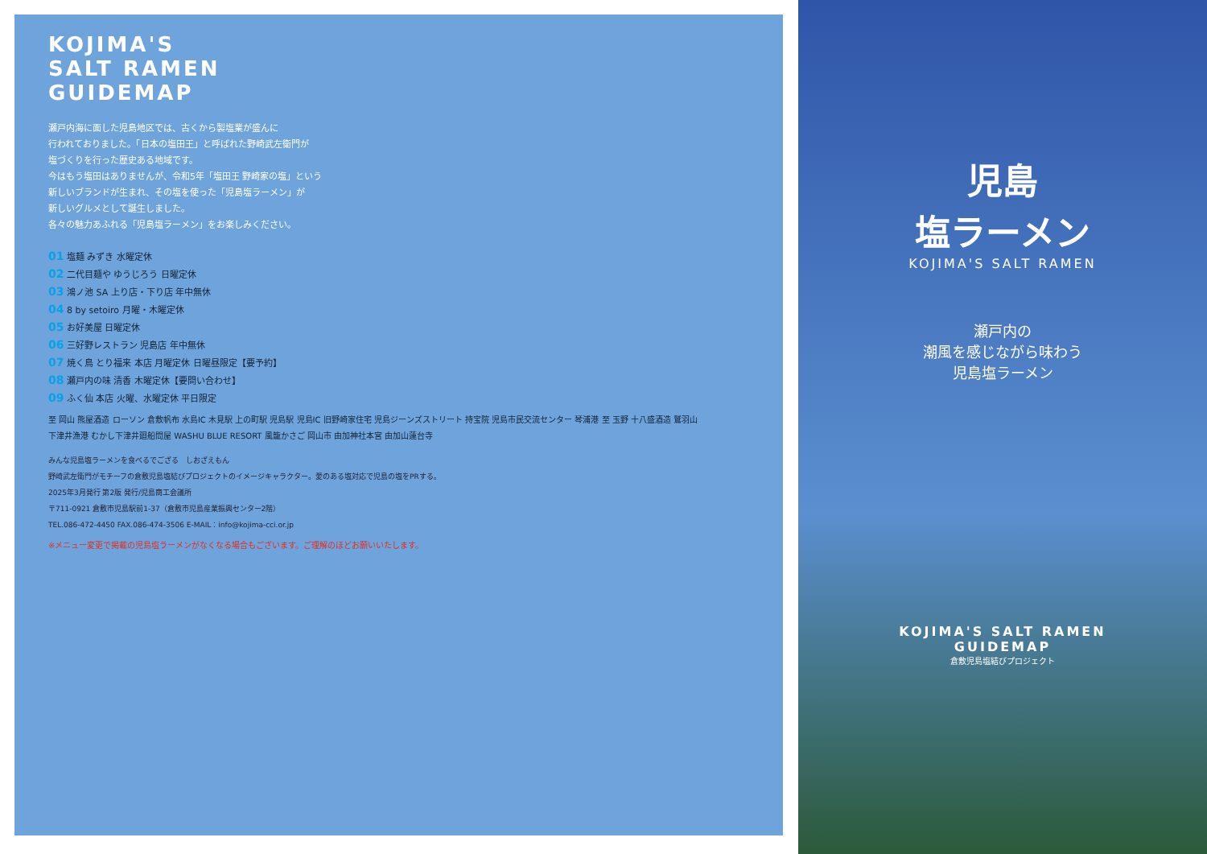KOJIMA'S
SALT RAMEN
GUIDEMAP
瀬戸内海に面した児島地区では、古くから製塩業が盛んに
行われておりました。「日本の塩田王」と呼ばれた野崎武左衛門が
塩づくりを行った歴史ある地域です。
今はもう塩田はありませんが、令和5年「塩田王 野崎家の塩」という
新しいブランドが生まれ、その塩を使った「児島塩ラーメン」が
新しいグルメとして誕生しました。
各々の魅力あふれる「児島塩ラーメン」をお楽しみください。
01 塩麺 みずき 水曜定休
02 二代目麺や ゆうじろう 日曜定休
03 鴻ノ池 SA 上り店・下り店 年中無休
04 8 by setoiro 月曜・木曜定休
05 お好美屋 日曜定休
06 三好野レストラン 児島店 年中無休
07 焼く鳥 とり福来 本店 月曜定休 日曜昼限定【要予約】
08 瀬戸内の味 清香 木曜定休【要問い合わせ】
09 ふく仙 本店 火曜、水曜定休 平日限定
至 岡山 熊屋酒造 ローソン 倉敷帆布 水島IC 木見駅 上の町駅 児島駅 児島IC 旧野崎家住宅 児島ジーンズストリート 持宝院 児島市民交流センター 琴浦港 至 玉野 十八盛酒造 鷲羽山 下津井漁港 むかし下津井廻船問屋 WASHU BLUE RESORT 風籠かさご 岡山市 由加神社本宮 由加山蓮台寺
みんな児島塩ラーメンを食べるでござる　しおざえもん
野崎武左衛門がモチーフの倉敷児島塩結びプロジェクトのイメージキャラクター。愛のある塩対応で児島の塩をPRする。
2025年3月発行 第2版 発行/児島商工会議所
〒711-0921 倉敷市児島駅前1-37（倉敷市児島産業振興センター2階）
TEL.086-472-4450 FAX.086-474-3506 E-MAIL：info@kojima-cci.or.jp
※メニュー変更で掲載の児島塩ラーメンがなくなる場合もございます。ご理解のほどお願いいたします。
児島
塩ラーメン
KOJIMA'S SALT RAMEN
瀬戸内の
潮風を感じながら味わう
児島塩ラーメン
KOJIMA'S SALT RAMEN
GUIDEMAP
倉敷児島塩結びプロジェクト